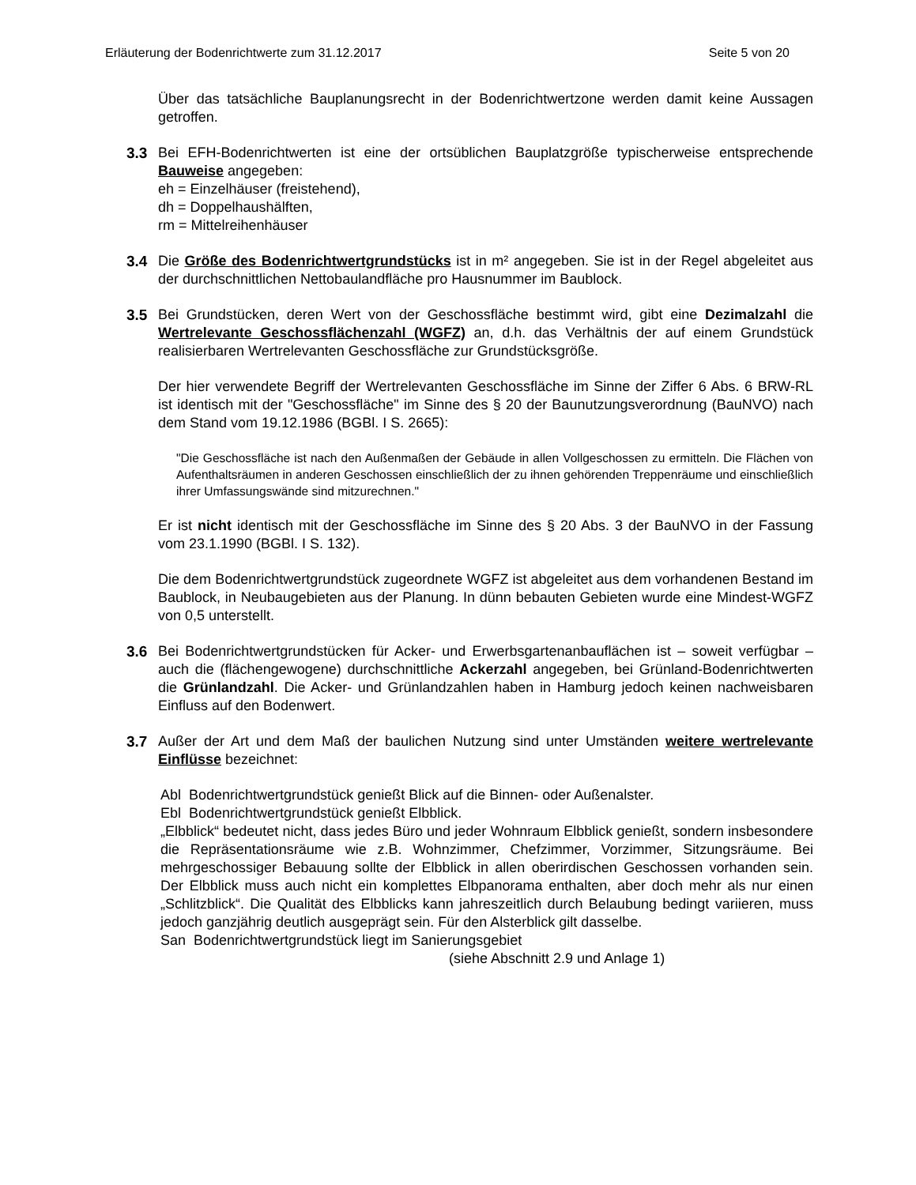Erläuterung der Bodenrichtwerte zum 31.12.2017 Seite 5 von 20
Über das tatsächliche Bauplanungsrecht in der Bodenrichtwertzone werden damit keine Aussagen getroffen.
3.3 Bei EFH-Bodenrichtwerten ist eine der ortsüblichen Bauplatzgröße typischerweise entsprechende Bauweise angegeben:
eh = Einzelhäuser (freistehend),
dh = Doppelhaushälften,
rm = Mittelreihenhäuser
3.4 Die Größe des Bodenrichtwertgrundstücks ist in m² angegeben. Sie ist in der Regel abgeleitet aus der durchschnittlichen Nettobaulandfläche pro Hausnummer im Baublock.
3.5 Bei Grundstücken, deren Wert von der Geschossfläche bestimmt wird, gibt eine Dezimalzahl die Wertrelevante Geschossflächenzahl (WGFZ) an, d.h. das Verhältnis der auf einem Grundstück realisierbaren Wertrelevanten Geschossfläche zur Grundstücksgröße.
Der hier verwendete Begriff der Wertrelevanten Geschossfläche im Sinne der Ziffer 6 Abs. 6 BRW-RL ist identisch mit der "Geschossfläche" im Sinne des § 20 der Baunutzungsverordnung (BauNVO) nach dem Stand vom 19.12.1986 (BGBl. I S. 2665):
"Die Geschossfläche ist nach den Außenmaßen der Gebäude in allen Vollgeschossen zu ermitteln. Die Flächen von Aufenthaltsräumen in anderen Geschossen einschließlich der zu ihnen gehörenden Treppenräume und einschließlich ihrer Umfassungswände sind mitzurechnen."
Er ist nicht identisch mit der Geschossfläche im Sinne des § 20 Abs. 3 der BauNVO in der Fassung vom 23.1.1990 (BGBl. I S. 132).
Die dem Bodenrichtwertgrundstück zugeordnete WGFZ ist abgeleitet aus dem vorhandenen Bestand im Baublock, in Neubaugebieten aus der Planung. In dünn bebauten Gebieten wurde eine Mindest-WGFZ von 0,5 unterstellt.
3.6 Bei Bodenrichtwertgrundstücken für Acker- und Erwerbsgartenanbauflächen ist – soweit verfügbar – auch die (flächengewogene) durchschnittliche Ackerzahl angegeben, bei Grünland-Bodenrichtwerten die Grünlandzahl. Die Acker- und Grünlandzahlen haben in Hamburg jedoch keinen nachweisbaren Einfluss auf den Bodenwert.
3.7 Außer der Art und dem Maß der baulichen Nutzung sind unter Umständen weitere wertrelevante Einflüsse bezeichnet:
Abl Bodenrichtwertgrundstück genießt Blick auf die Binnen- oder Außenalster.
Ebl Bodenrichtwertgrundstück genießt Elbblick.
„Elbblick“ bedeutet nicht, dass jedes Büro und jeder Wohnraum Elbblick genießt, sondern insbesondere die Repräsentationsräume wie z.B. Wohnzimmer, Chefzimmer, Vorzimmer, Sitzungsräume. Bei mehrgeschossiger Bebauung sollte der Elbblick in allen oberirdischen Geschossen vorhanden sein. Der Elbblick muss auch nicht ein komplettes Elbpanorama enthalten, aber doch mehr als nur einen „Schlitzblick“. Die Qualität des Elbblicks kann jahreszeitlich durch Belaubung bedingt variieren, muss jedoch ganzjährig deutlich ausgeprägt sein. Für den Alsterblick gilt dasselbe.
San Bodenrichtwertgrundstück liegt im Sanierungsgebiet
(siehe Abschnitt 2.9 und Anlage 1)